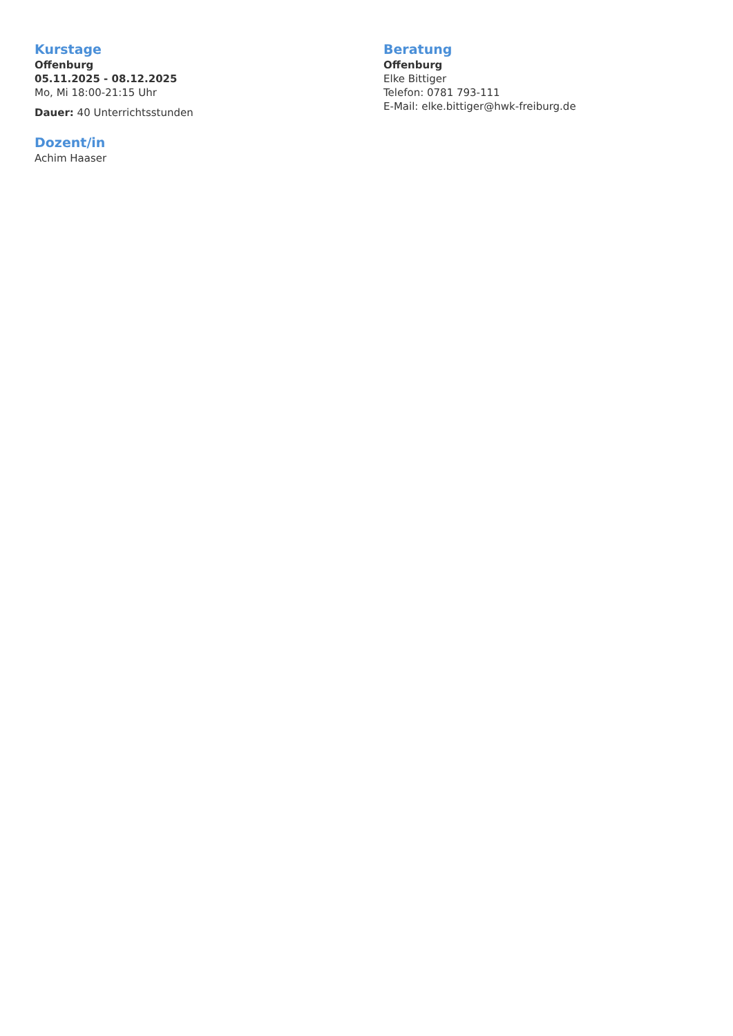Kurstage
Offenburg
05.11.2025 - 08.12.2025
Mo, Mi 18:00-21:15 Uhr
Dauer: 40 Unterrichtsstunden
Dozent/in
Achim Haaser
Beratung
Offenburg
Elke Bittiger
Telefon: 0781 793-111
E-Mail: elke.bittiger@hwk-freiburg.de